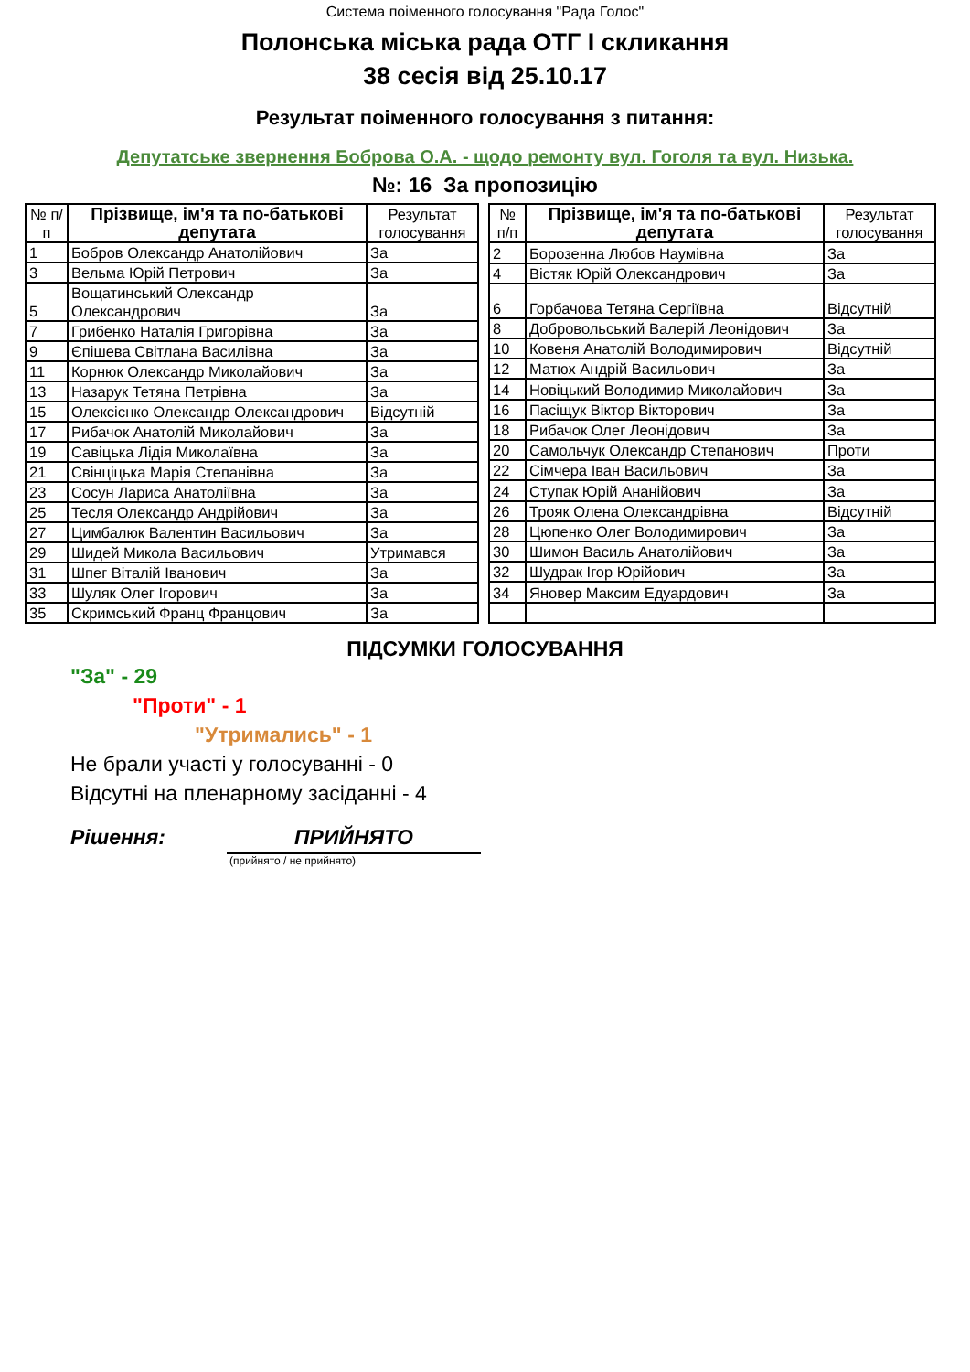Система поіменного голосування "Рада Голос"
Полонська міська рада ОТГ І скликання
38 сесія від 25.10.17
Результат поіменного голосування з питання:
Депутатське звернення Боброва О.А. - щодо ремонту вул. Гоголя та вул. Низька.
№: 16 За пропозицію
| № п/п | Прізвище, ім'я та по-батькові депутата | Результат голосування |
| --- | --- | --- |
| 1 | Бобров Олександр Анатолійович | За |
| 3 | Вельма Юрій Петрович | За |
| 5 | Вощатинський Олександр Олександрович | За |
| 7 | Грибенко Наталія Григорівна | За |
| 9 | Єпішева Світлана Василівна | За |
| 11 | Корнюк Олександр Миколайович | За |
| 13 | Назарук Тетяна Петрівна | За |
| 15 | Олексієнко Олександр Олександрович | Відсутній |
| 17 | Рибачок Анатолій Миколайович | За |
| 19 | Савіцька Лідія Миколаївна | За |
| 21 | Свінціцька Марія Степанівна | За |
| 23 | Сосун Лариса Анатоліївна | За |
| 25 | Тесля Олександр Андрійович | За |
| 27 | Цимбалюк Валентин Васильович | За |
| 29 | Шидей Микола Васильович | Утримався |
| 31 | Шпег Віталій Іванович | За |
| 33 | Шуляк Олег Ігорович | За |
| 35 | Скримський Франц Францович | За |
| № п/п | Прізвище, ім'я та по-батькові депутата | Результат голосування |
| --- | --- | --- |
| 2 | Борозенна Любов Наумівна | За |
| 4 | Вістяк Юрій Олександрович | За |
| 6 | Горбачова Тетяна Сергіївна | Відсутній |
| 8 | Добровольський Валерій Леонідович | За |
| 10 | Ковеня Анатолій Володимирович | Відсутній |
| 12 | Матюх Андрій Васильович | За |
| 14 | Новіцький Володимир Миколайович | За |
| 16 | Пасіщук Віктор Вікторович | За |
| 18 | Рибачок Олег Леонідович | За |
| 20 | Самольчук Олександр Степанович | Проти |
| 22 | Сімчера Іван Васильович | За |
| 24 | Ступак Юрій Ананійович | За |
| 26 | Трояк Олена Олександрівна | Відсутній |
| 28 | Цюпенко Олег Володимирович | За |
| 30 | Шимон Василь Анатолійович | За |
| 32 | Шудрак Ігор Юрійович | За |
| 34 | Яновер Максим Едуардович | За |
ПІДСУМКИ ГОЛОСУВАННЯ
"За" - 29
"Проти" - 1
"Утримались" - 1
Не брали участі у голосуванні - 0
Відсутні на пленарному засіданні - 4
Рішення: ПРИЙНЯТО
(прийнято / не прийнято)